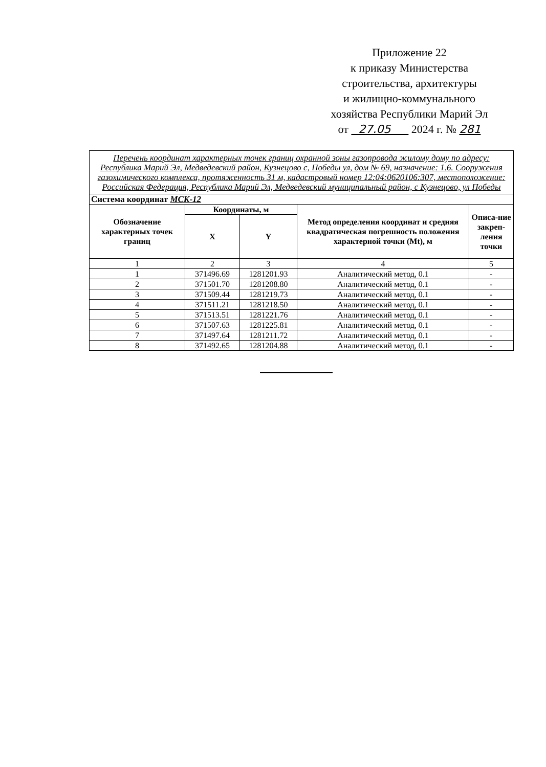Приложение 22
к приказу Министерства
строительства, архитектуры
и жилищно-коммунального
хозяйства Республики Марий Эл
от 27.05 2024 г. № 281
| Перечень координат характерных точек границ охранной зоны газопровода жилому дому по адресу: Республика Марий Эл, Медведевский район, Кузнецово с, Победы ул, дом № 69, назначение: 1.6. Сооружения газохимического комплекса, протяженность 31 м, кадастровый номер 12:04:0620106:307, местоположение: Российская Федерация, Республика Марий Эл, Медведевский муниципальный район, с Кузнецово, ул Победы | | | | |
| Система координат МСК-12 | | | | |
| Обозначение характерных точек границ | Координаты, м | | Метод определения координат и средняя квадратическая погрешность положения характерной точки (Mt), м | Описа-ние закреп-ления точки |
| | X | Y | | |
| 1 | 2 | 3 | 4 | 5 |
| 1 | 371496.69 | 1281201.93 | Аналитический метод, 0.1 | - |
| 2 | 371501.70 | 1281208.80 | Аналитический метод, 0.1 | - |
| 3 | 371509.44 | 1281219.73 | Аналитический метод, 0.1 | - |
| 4 | 371511.21 | 1281218.50 | Аналитический метод, 0.1 | - |
| 5 | 371513.51 | 1281221.76 | Аналитический метод, 0.1 | - |
| 6 | 371507.63 | 1281225.81 | Аналитический метод, 0.1 | - |
| 7 | 371497.64 | 1281211.72 | Аналитический метод, 0.1 | - |
| 8 | 371492.65 | 1281204.88 | Аналитический метод, 0.1 | - |